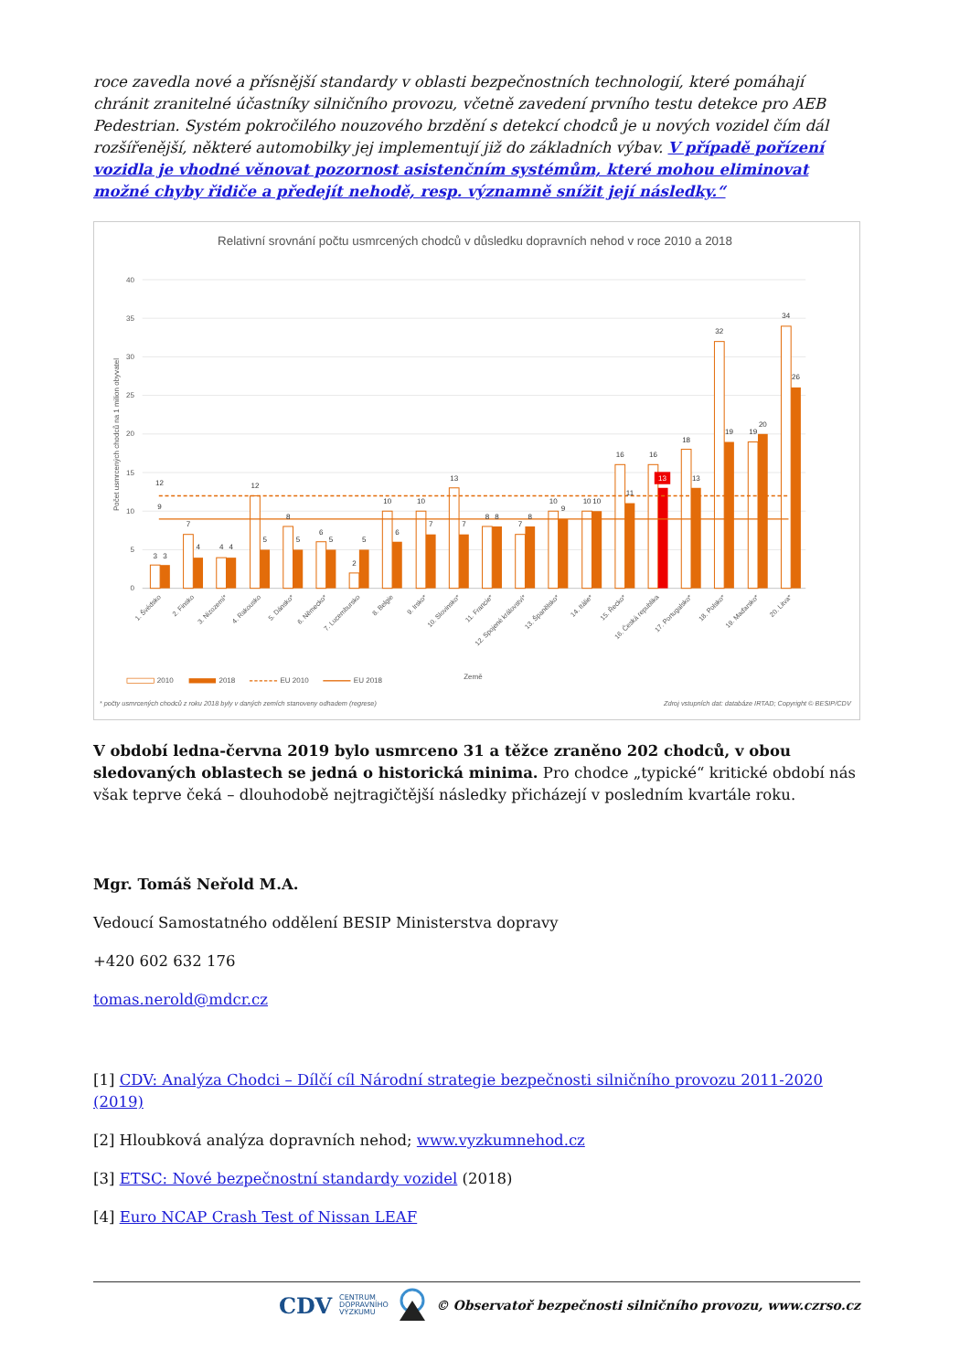roce zavedla nové a přísnější standardy v oblasti bezpečnostních technologií, které pomáhají chránit zranitelné účastníky silničního provozu, včetně zavedení prvního testu detekce pro AEB Pedestrian. Systém pokročilého nouzového brzdění s detekcí chodců je u nových vozidel čím dál rozšířenější, některé automobilky jej implementují již do základních výbav. V případě pořízení vozidla je vhodné věnovat pozornost asistenčním systémům, které mohou eliminovat možné chyby řidiče a předejít nehodě, resp. významně snížit její následky.“
Relativní srovnání počtu usmrcených chodců v důsledku dopravních nehod v roce 2010 a 2018
40
35
30
25
20
15
10
5
0
Počet usmrcených chodců na 1 milion obyvatel
3
3
7
4
4
4
12
5
8
5
6
5
2
5
10
6
10
7
13
7
8
8
7
8
10
9
10
10
16
11
16
13
18
13
32
19
19
20
34
26
12
9
1. Švédsko
2. Finsko
3. Nizozemí*
4. Rakousko
5. Dánsko*
6. Německo*
7. Lucembursko
8. Belgie
9. Irsko*
10. Slovinsko*
11. Francie*
12. Spojené království*
13. Španělsko*
14. Itálie*
15. Řecko*
16. Česká republika
17. Portugalsko*
18. Polsko*
19. Maďarsko*
20. Litva*
Země
2010
2018
EU 2010
EU 2018
* počty usmrcených chodců z roku 2018 byly v daných zemích stanoveny odhadem (regrese)
Zdroj vstupních dat: databáze IRTAD; Copyright © BESIP/CDV
V období ledna-června 2019 bylo usmrceno 31 a těžce zraněno 202 chodců, v obou sledovaných oblastech se jedná o historická minima. Pro chodce „typické“ kritické období nás však teprve čeká – dlouhodobě nejtragičtější následky přicházejí v posledním kvartále roku.
Mgr. Tomáš Neřold M.A.
Vedoucí Samostatného oddělení BESIP Ministerstva dopravy
+420 602 632 176
tomas.nerold@mdcr.cz
[1] CDV: Analýza Chodci – Dílčí cíl Národní strategie bezpečnosti silničního provozu 2011-2020 (2019)
[2] Hloubková analýza dopravních nehod; www.vyzkumnehod.cz
[3] ETSC: Nové bezpečnostní standardy vozidel (2018)
[4] Euro NCAP Crash Test of Nissan LEAF
CDV CENTRUM
DOPRAVNÍHO
VÝZKUMU © Observatoř bezpečnosti silničního provozu, www.czrso.cz